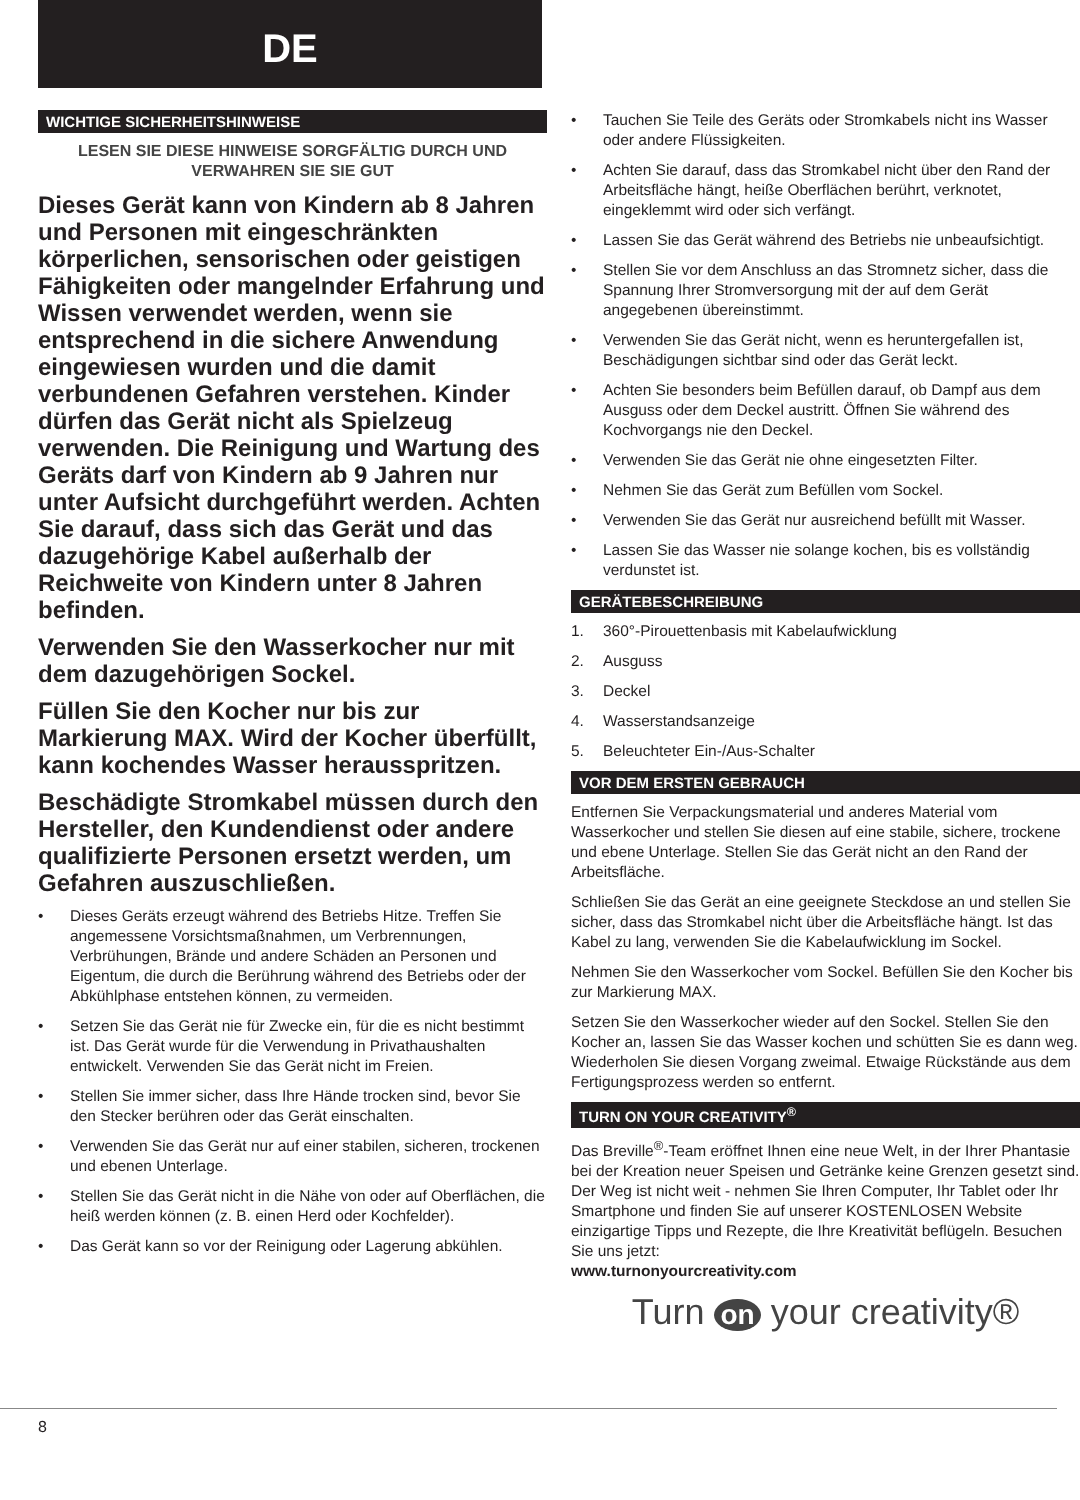DE
WICHTIGE SICHERHEITSHINWEISE
LESEN SIE DIESE HINWEISE SORGFÄLTIG DURCH UND VERWAHREN SIE SIE GUT
Dieses Gerät kann von Kindern ab 8 Jahren und Personen mit eingeschränkten körperlichen, sensorischen oder geistigen Fähigkeiten oder mangelnder Erfahrung und Wissen verwendet werden, wenn sie entsprechend in die sichere Anwendung eingewiesen wurden und die damit verbundenen Gefahren verstehen. Kinder dürfen das Gerät nicht als Spielzeug verwenden. Die Reinigung und Wartung des Geräts darf von Kindern ab 9 Jahren nur unter Aufsicht durchgeführt werden. Achten Sie darauf, dass sich das Gerät und das dazugehörige Kabel außerhalb der Reichweite von Kindern unter 8 Jahren befinden.
Verwenden Sie den Wasserkocher nur mit dem dazugehörigen Sockel.
Füllen Sie den Kocher nur bis zur Markierung MAX. Wird der Kocher überfüllt, kann kochendes Wasser herausspritzen.
Beschädigte Stromkabel müssen durch den Hersteller, den Kundendienst oder andere qualifizierte Personen ersetzt werden, um Gefahren auszuschließen.
• Dieses Geräts erzeugt während des Betriebs Hitze. Treffen Sie angemessene Vorsichtsmaßnahmen, um Verbrennungen, Verbrühungen, Brände und andere Schäden an Personen und Eigentum, die durch die Berührung während des Betriebs oder der Abkühlphase entstehen können, zu vermeiden.
• Setzen Sie das Gerät nie für Zwecke ein, für die es nicht bestimmt ist. Das Gerät wurde für die Verwendung in Privathaushalten entwickelt. Verwenden Sie das Gerät nicht im Freien.
• Stellen Sie immer sicher, dass Ihre Hände trocken sind, bevor Sie den Stecker berühren oder das Gerät einschalten.
• Verwenden Sie das Gerät nur auf einer stabilen, sicheren, trockenen und ebenen Unterlage.
• Stellen Sie das Gerät nicht in die Nähe von oder auf Oberflächen, die heiß werden können (z. B. einen Herd oder Kochfelder).
• Das Gerät kann so vor der Reinigung oder Lagerung abkühlen.
• Tauchen Sie Teile des Geräts oder Stromkabels nicht ins Wasser oder andere Flüssigkeiten.
• Achten Sie darauf, dass das Stromkabel nicht über den Rand der Arbeitsfläche hängt, heiße Oberflächen berührt, verknotet, eingeklemmt wird oder sich verfängt.
• Lassen Sie das Gerät während des Betriebs nie unbeaufsichtigt.
• Stellen Sie vor dem Anschluss an das Stromnetz sicher, dass die Spannung Ihrer Stromversorgung mit der auf dem Gerät angegebenen übereinstimmt.
• Verwenden Sie das Gerät nicht, wenn es heruntergefallen ist, Beschädigungen sichtbar sind oder das Gerät leckt.
• Achten Sie besonders beim Befüllen darauf, ob Dampf aus dem Ausguss oder dem Deckel austritt. Öffnen Sie während des Kochvorgangs nie den Deckel.
• Verwenden Sie das Gerät nie ohne eingesetzten Filter.
• Nehmen Sie das Gerät zum Befüllen vom Sockel.
• Verwenden Sie das Gerät nur ausreichend befüllt mit Wasser.
• Lassen Sie das Wasser nie solange kochen, bis es vollständig verdunstet ist.
GERÄTEBESCHREIBUNG
1. 360°-Pirouettenbasis mit Kabelaufwicklung
2. Ausguss
3. Deckel
4. Wasserstandsanzeige
5. Beleuchteter Ein-/Aus-Schalter
VOR DEM ERSTEN GEBRAUCH
Entfernen Sie Verpackungsmaterial und anderes Material vom Wasserkocher und stellen Sie diesen auf eine stabile, sichere, trockene und ebene Unterlage. Stellen Sie das Gerät nicht an den Rand der Arbeitsfläche.
Schließen Sie das Gerät an eine geeignete Steckdose an und stellen Sie sicher, dass das Stromkabel nicht über die Arbeitsfläche hängt. Ist das Kabel zu lang, verwenden Sie die Kabelaufwicklung im Sockel.
Nehmen Sie den Wasserkocher vom Sockel. Befüllen Sie den Kocher bis zur Markierung MAX.
Setzen Sie den Wasserkocher wieder auf den Sockel. Stellen Sie den Kocher an, lassen Sie das Wasser kochen und schütten Sie es dann weg. Wiederholen Sie diesen Vorgang zweimal. Etwaige Rückstände aus dem Fertigungsprozess werden so entfernt.
TURN ON YOUR CREATIVITY<sup>®</sup>
Das Breville<sup>®</sup>-Team eröffnet Ihnen eine neue Welt, in der Ihrer Phantasie bei der Kreation neuer Speisen und Getränke keine Grenzen gesetzt sind. Der Weg ist nicht weit - nehmen Sie Ihren Computer, Ihr Tablet oder Ihr Smartphone und finden Sie auf unserer KOSTENLOSEN Website einzigartige Tipps und Rezepte, die Ihre Kreativität beflügeln. Besuchen Sie uns jetzt:
www.turnonyourcreativity.com
Turn on your creativity®
8